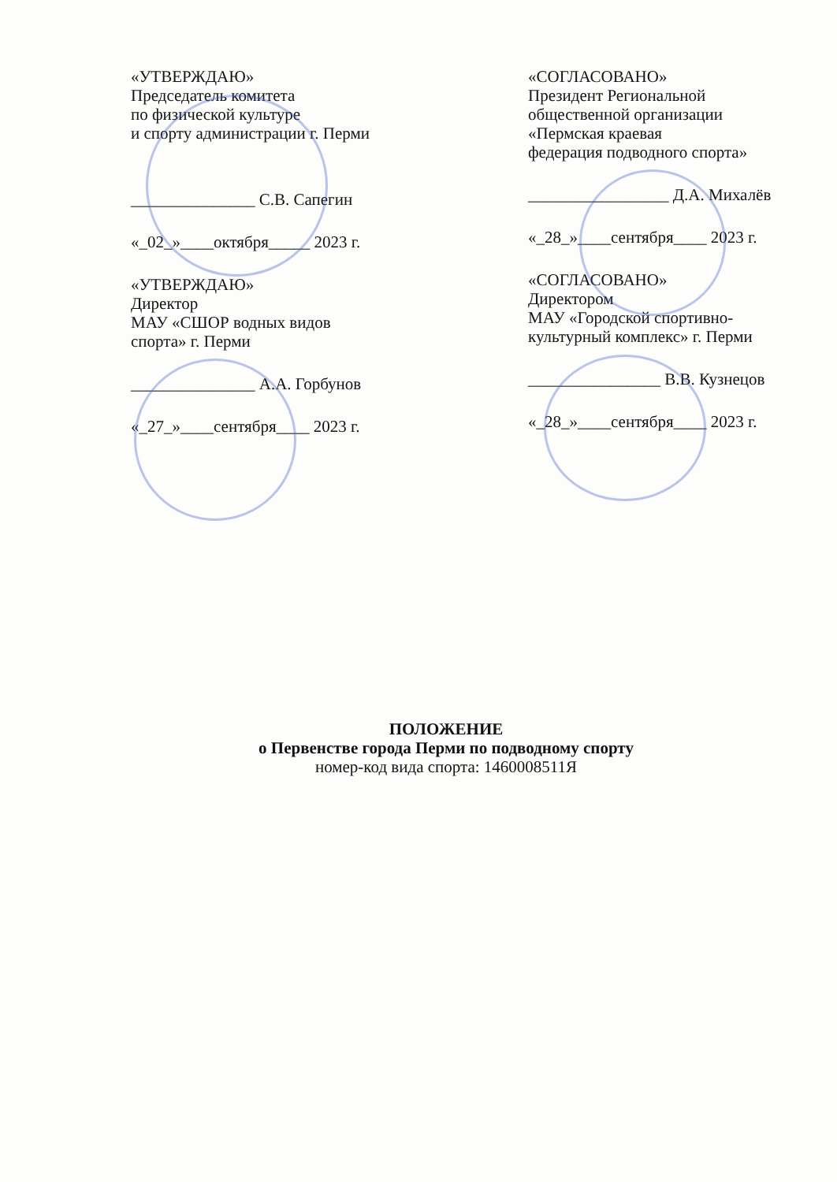«УТВЕРЖДАЮ»
Председатель комитета
по физической культуре
и спорту администрации г. Перми
_______________ С.В. Сапегин
«_02_»____октября_____ 2023 г.
«УТВЕРЖДАЮ»
Директор
МАУ «СШОР водных видов
спорта» г. Перми
_______________ А.А. Горбунов
«_27_»____сентября____ 2023 г.
«СОГЛАСОВАНО»
Президент Региональной
общественной организации
«Пермская краевая
федерация подводного спорта»
_________________ Д.А. Михалёв
«_28_»____сентября____ 2023 г.
«СОГЛАСОВАНО»
Директором
МАУ «Городской спортивно-
культурный комплекс» г. Перми
________________ В.В. Кузнецов
«_28_»____сентября____ 2023 г.
ПОЛОЖЕНИЕ
о Первенстве города Перми по подводному спорту
номер-код вида спорта: 1460008511Я